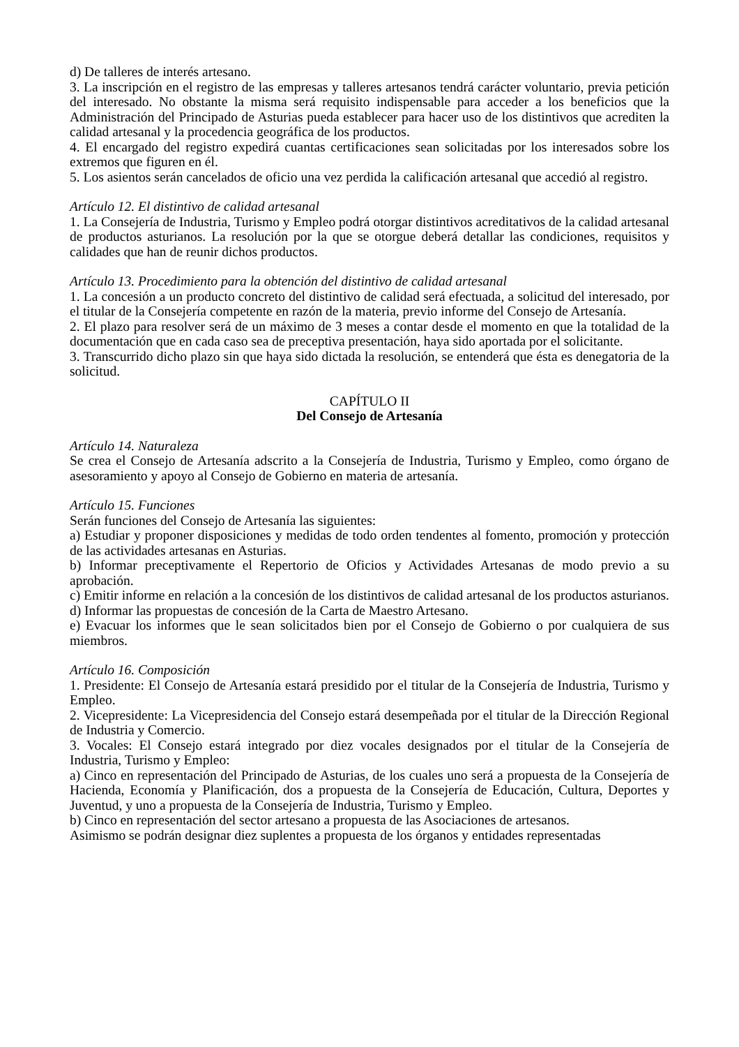d) De talleres de interés artesano.
3. La inscripción en el registro de las empresas y talleres artesanos tendrá carácter voluntario, previa petición del interesado. No obstante la misma será requisito indispensable para acceder a los beneficios que la Administración del Principado de Asturias pueda establecer para hacer uso de los distintivos que acrediten la calidad artesanal y la procedencia geográfica de los productos.
4. El encargado del registro expedirá cuantas certificaciones sean solicitadas por los interesados sobre los extremos que figuren en él.
5. Los asientos serán cancelados de oficio una vez perdida la calificación artesanal que accedió al registro.
Artículo 12. El distintivo de calidad artesanal
1. La Consejería de Industria, Turismo y Empleo podrá otorgar distintivos acreditativos de la calidad artesanal de productos asturianos. La resolución por la que se otorgue deberá detallar las condiciones, requisitos y calidades que han de reunir dichos productos.
Artículo 13. Procedimiento para la obtención del distintivo de calidad artesanal
1. La concesión a un producto concreto del distintivo de calidad será efectuada, a solicitud del interesado, por el titular de la Consejería competente en razón de la materia, previo informe del Consejo de Artesanía.
2. El plazo para resolver será de un máximo de 3 meses a contar desde el momento en que la totalidad de la documentación que en cada caso sea de preceptiva presentación, haya sido aportada por el solicitante.
3. Transcurrido dicho plazo sin que haya sido dictada la resolución, se entenderá que ésta es denegatoria de la solicitud.
CAPÍTULO II
Del Consejo de Artesanía
Artículo 14. Naturaleza
Se crea el Consejo de Artesanía adscrito a la Consejería de Industria, Turismo y Empleo, como órgano de asesoramiento y apoyo al Consejo de Gobierno en materia de artesanía.
Artículo 15. Funciones
Serán funciones del Consejo de Artesanía las siguientes:
a) Estudiar y proponer disposiciones y medidas de todo orden tendentes al fomento, promoción y protección de las actividades artesanas en Asturias.
b) Informar preceptivamente el Repertorio de Oficios y Actividades Artesanas de modo previo a su aprobación.
c) Emitir informe en relación a la concesión de los distintivos de calidad artesanal de los productos asturianos.
d) Informar las propuestas de concesión de la Carta de Maestro Artesano.
e) Evacuar los informes que le sean solicitados bien por el Consejo de Gobierno o por cualquiera de sus miembros.
Artículo 16. Composición
1. Presidente: El Consejo de Artesanía estará presidido por el titular de la Consejería de Industria, Turismo y Empleo.
2. Vicepresidente: La Vicepresidencia del Consejo estará desempeñada por el titular de la Dirección Regional de Industria y Comercio.
3. Vocales: El Consejo estará integrado por diez vocales designados por el titular de la Consejería de Industria, Turismo y Empleo:
a) Cinco en representación del Principado de Asturias, de los cuales uno será a propuesta de la Consejería de Hacienda, Economía y Planificación, dos a propuesta de la Consejería de Educación, Cultura, Deportes y Juventud, y uno a propuesta de la Consejería de Industria, Turismo y Empleo.
b) Cinco en representación del sector artesano a propuesta de las Asociaciones de artesanos.
Asimismo se podrán designar diez suplentes a propuesta de los órganos y entidades representadas